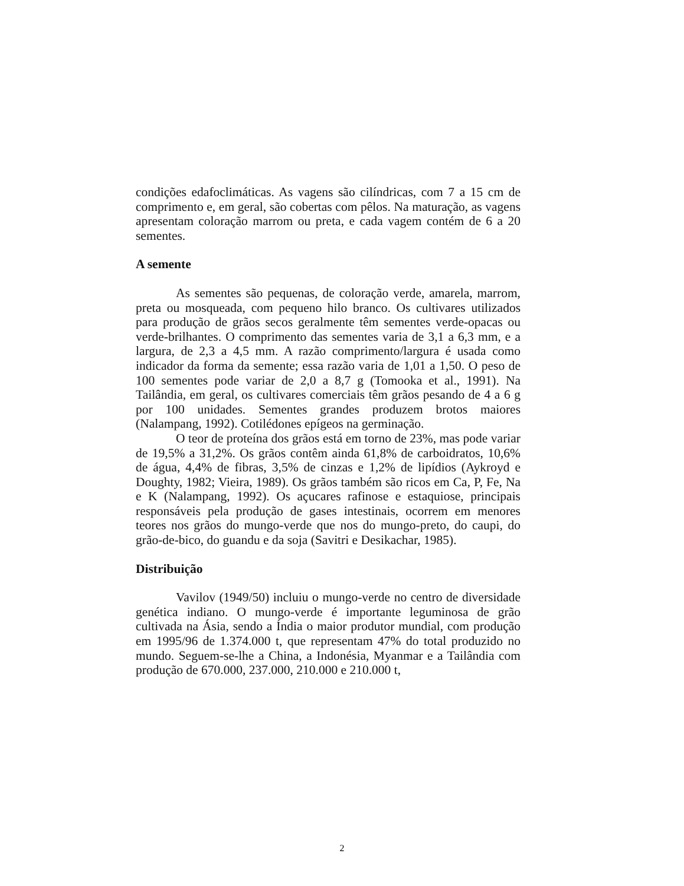condições edafoclimáticas. As vagens são cilíndricas, com 7 a 15 cm de comprimento e, em geral, são cobertas com pêlos. Na maturação, as vagens apresentam coloração marrom ou preta, e cada vagem contém de 6 a 20 sementes.
A semente
As sementes são pequenas, de coloração verde, amarela, marrom, preta ou mosqueada, com pequeno hilo branco. Os cultivares utilizados para produção de grãos secos geralmente têm sementes verde-opacas ou verde-brilhantes. O comprimento das sementes varia de 3,1 a 6,3 mm, e a largura, de 2,3 a 4,5 mm. A razão comprimento/largura é usada como indicador da forma da semente; essa razão varia de 1,01 a 1,50. O peso de 100 sementes pode variar de 2,0 a 8,7 g (Tomooka et al., 1991). Na Tailândia, em geral, os cultivares comerciais têm grãos pesando de 4 a 6 g por 100 unidades. Sementes grandes produzem brotos maiores (Nalampang, 1992). Cotilédones epígeos na germinação.
O teor de proteína dos grãos está em torno de 23%, mas pode variar de 19,5% a 31,2%. Os grãos contêm ainda 61,8% de carboidratos, 10,6% de água, 4,4% de fibras, 3,5% de cinzas e 1,2% de lipídios (Aykroyd e Doughty, 1982; Vieira, 1989). Os grãos também são ricos em Ca, P, Fe, Na e K (Nalampang, 1992). Os açucares rafinose e estaquiose, principais responsáveis pela produção de gases intestinais, ocorrem em menores teores nos grãos do mungo-verde que nos do mungo-preto, do caupi, do grão-de-bico, do guandu e da soja (Savitri e Desikachar, 1985).
Distribuição
Vavilov (1949/50) incluiu o mungo-verde no centro de diversidade genética indiano. O mungo-verde é importante leguminosa de grão cultivada na Ásia, sendo a Índia o maior produtor mundial, com produção em 1995/96 de 1.374.000 t, que representam 47% do total produzido no mundo. Seguem-se-lhe a China, a Indonésia, Myanmar e a Tailândia com produção de 670.000, 237.000, 210.000 e 210.000 t,
2